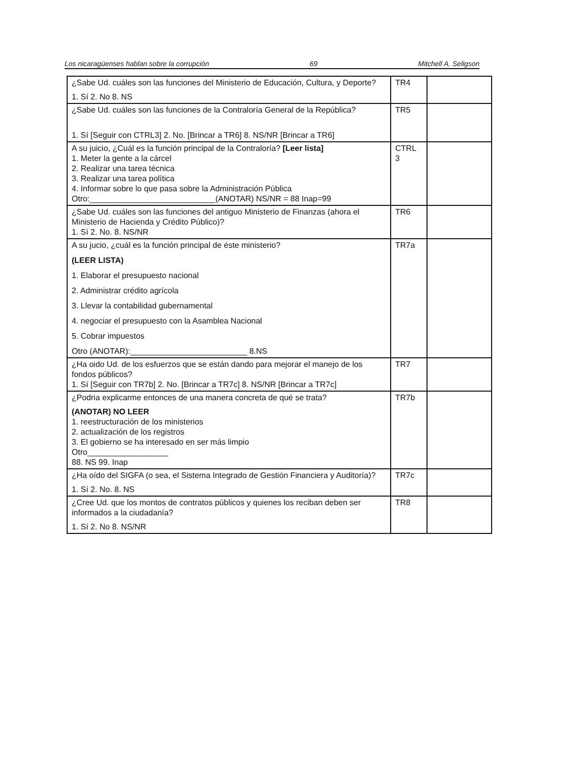Los nicaragüenses hablan sobre la corrupción 69 Mitchell A. Seligson
| ¿Sabe Ud. cuáles son las funciones del Ministerio de Educación, Cultura, y Deporte? 1. Sí 2. No 8. NS | TR4 | |
| ¿Sabe Ud. cuáles son las funciones de la Contraloría General de la República? 1. Sí [Seguir con CTRL3] 2. No. [Brincar a TR6] 8. NS/NR [Brincar a TR6] | TR5 | |
| A su juicio, ¿Cuál es la función principal de la Contraloría? [Leer lista] 1. Meter la gente a la cárcel 2. Realizar una tarea técnica 3. Realizar una tarea política 4. Informar sobre lo que pasa sobre la Administración Pública Otro:____________________________(ANOTAR) NS/NR = 88 Inap=99 | CTRL 3 | |
| ¿Sabe Ud. cuáles son las funciones del antiguo Ministerio de Finanzas (ahora el Ministerio de Hacienda y Crédito Público)? 1. Sí 2. No. 8. NS/NR | TR6 | |
| A su jucio, ¿cuál es la función principal de éste ministerio? (LEER LISTA) 1. Elaborar el presupuesto nacional 2. Administrar crédito agrícola 3. Llevar la contabilidad gubernamental 4. negociar el presupuesto con la Asamblea Nacional 5. Cobrar impuestos Otro (ANOTAR):__________________________ 8.NS | TR7a | |
| ¿Ha oido Ud. de los esfuerzos que se están dando para mejorar el manejo de los fondos públicos? 1. Sí [Seguir con TR7b] 2. No. [Brincar a TR7c] 8. NS/NR [Brincar a TR7c] | TR7 | |
| ¿Podria explicarme entonces de una manera concreta de qué se trata? (ANOTAR) NO LEER 1. reestructuración de los ministerios 2. actualización de los registros 3. El gobierno se ha interesado en ser más limpio Otro__________________ 88. NS 99. Inap | TR7b | |
| ¿Ha oído del SIGFA (o sea, el Sistema Integrado de Gestión Financiera y Auditoría)? 1. Sí 2. No. 8. NS | TR7c | |
| ¿Cree Ud. que los montos de contratos públicos y quienes los reciban deben ser informados a la ciudadanía? 1. Sí 2. No 8. NS/NR | TR8 | |